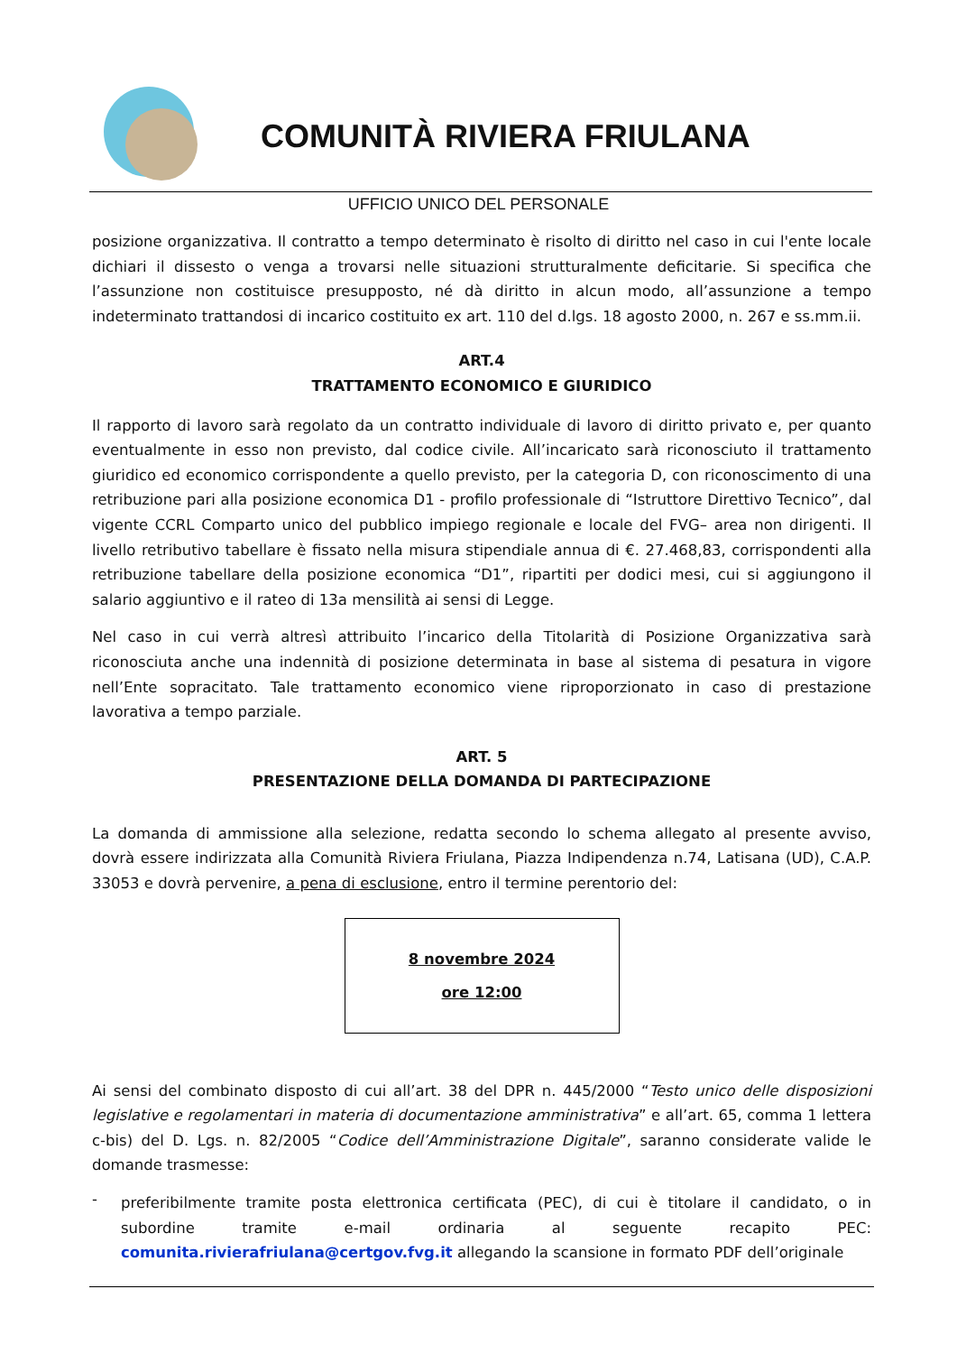COMUNITÀ RIVIERA FRIULANA
UFFICIO UNICO DEL PERSONALE
posizione organizzativa. Il contratto a tempo determinato è risolto di diritto nel caso in cui l'ente locale dichiari il dissesto o venga a trovarsi nelle situazioni strutturalmente deficitarie. Si specifica che l’assunzione non costituisce presupposto, né dà diritto in alcun modo, all’assunzione a tempo indeterminato trattandosi di incarico costituito ex art. 110 del d.lgs. 18 agosto 2000, n. 267 e ss.mm.ii.
ART.4
TRATTAMENTO ECONOMICO E GIURIDICO
Il rapporto di lavoro sarà regolato da un contratto individuale di lavoro di diritto privato e, per quanto eventualmente in esso non previsto, dal codice civile. All’incaricato sarà riconosciuto il trattamento giuridico ed economico corrispondente a quello previsto, per la categoria D, con riconoscimento di una retribuzione pari alla posizione economica D1 - profilo professionale di “Istruttore Direttivo Tecnico”, dal vigente CCRL Comparto unico del pubblico impiego regionale e locale del FVG– area non dirigenti. Il livello retributivo tabellare è fissato nella misura stipendiale annua di €. 27.468,83, corrispondenti alla retribuzione tabellare della posizione economica “D1”, ripartiti per dodici mesi, cui si aggiungono il salario aggiuntivo e il rateo di 13a mensilità ai sensi di Legge.
Nel caso in cui verrà altresì attribuito l’incarico della Titolarità di Posizione Organizzativa sarà riconosciuta anche una indennità di posizione determinata in base al sistema di pesatura in vigore nell’Ente sopracitato. Tale trattamento economico viene riproporzionato in caso di prestazione lavorativa a tempo parziale.
ART. 5
PRESENTAZIONE DELLA DOMANDA DI PARTECIPAZIONE
La domanda di ammissione alla selezione, redatta secondo lo schema allegato al presente avviso, dovrà essere indirizzata alla Comunità Riviera Friulana, Piazza Indipendenza n.74, Latisana (UD), C.A.P. 33053 e dovrà pervenire, a pena di esclusione, entro il termine perentorio del:
8 novembre 2024
ore 12:00
Ai sensi del combinato disposto di cui all’art. 38 del DPR n. 445/2000 “Testo unico delle disposizioni legislative e regolamentari in materia di documentazione amministrativa” e all’art. 65, comma 1 lettera c-bis) del D. Lgs. n. 82/2005 “Codice dell’Amministrazione Digitale”, saranno considerate valide le domande trasmesse:
-
preferibilmente tramite posta elettronica certificata (PEC), di cui è titolare il candidato, o in subordine tramite e-mail ordinaria al seguente recapito PEC: comunita.rivierafriulana@certgov.fvg.it allegando la scansione in formato PDF dell’originale